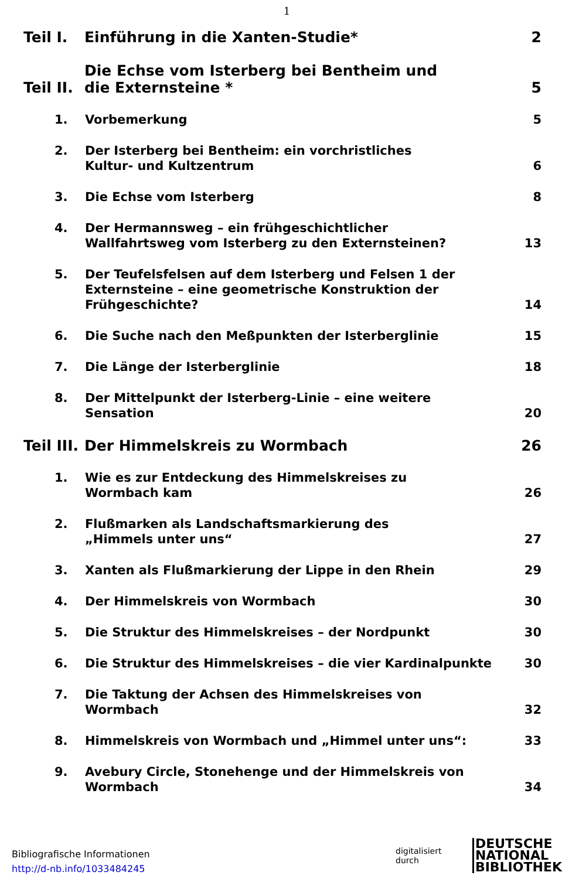1
Teil I. Einführung in die Xanten-Studie* 2
Teil II. Die Echse vom Isterberg bei Bentheim und
die Externsteine * 5
1. Vorbemerkung 5
2. Der Isterberg bei Bentheim: ein vorchristliches
Kultur- und Kultzentrum 6
3. Die Echse vom Isterberg 8
4. Der Hermannsweg – ein frühgeschichtlicher
Wallfahrtsweg vom Isterberg zu den Externsteinen? 13
5. Der Teufelsfelsen auf dem Isterberg und Felsen 1 der
Externsteine – eine geometrische Konstruktion der
Frühgeschichte? 14
6. Die Suche nach den Meßpunkten der Isterberglinie 15
7. Die Länge der Isterberglinie 18
8. Der Mittelpunkt der Isterberg-Linie – eine weitere
Sensation 20
Teil III. Der Himmelskreis zu Wormbach 26
1. Wie es zur Entdeckung des Himmelskreises zu
Wormbach kam 26
2. Flußmarken als Landschaftsmarkierung des
„Himmels unter uns“27
3. Xanten als Flußmarkierung der Lippe in den Rhein 29
4. Der Himmelskreis von Wormbach 30
5. Die Struktur des Himmelskreises – der Nordpunkt 30
6. Die Struktur des Himmelskreises – die vier Kardinalpunkte 30
7. Die Taktung der Achsen des Himmelskreises von
Wormbach 32
8. Himmelskreis von Wormbach und „Himmel unter uns“: 33
9. Avebury Circle, Stonehenge und der Himmelskreis von
Wormbach 34
Bibliografische Informationen
http://d-nb.info/1033484245
digitalisiert durch
DEUTSCHE
NATIONAL
BIBLIOTHEK